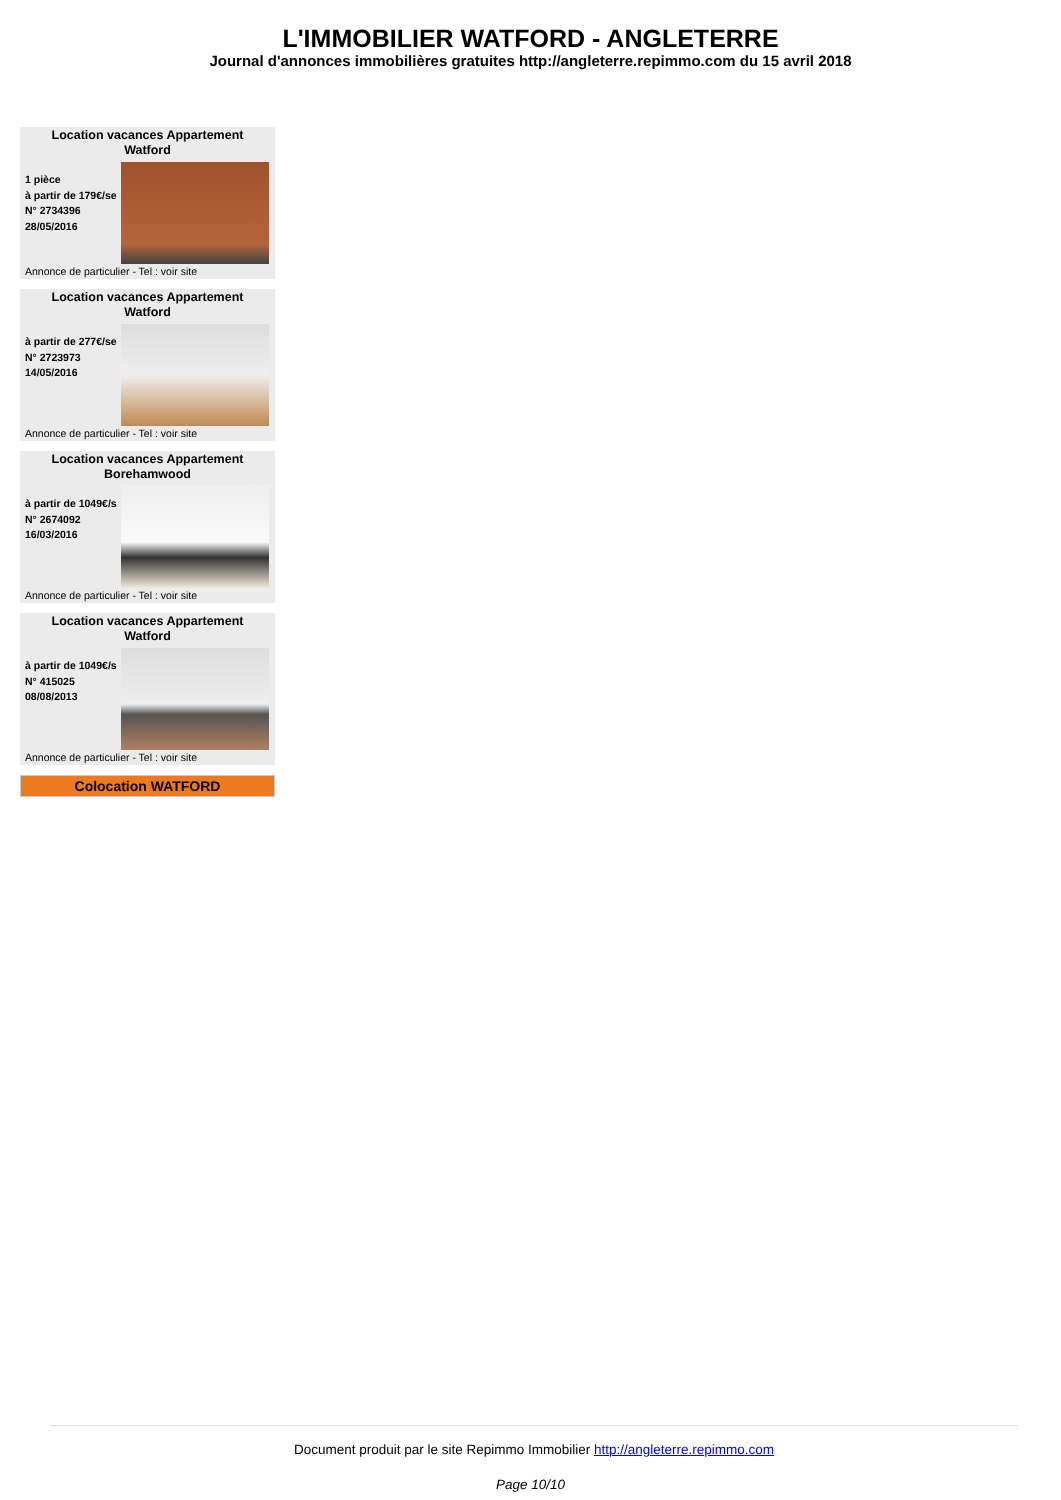L'IMMOBILIER WATFORD - ANGLETERRE
Journal d'annonces immobilières gratuites http://angleterre.repimmo.com du 15 avril 2018
Location vacances Appartement
Watford
1 pièce
à partir de 179€/se
N° 2734396
28/05/2016
Annonce de particulier - Tel : voir site
Location vacances Appartement
Watford
à partir de 277€/se
N° 2723973
14/05/2016
Annonce de particulier - Tel : voir site
Location vacances Appartement
Borehamwood
à partir de 1049€/s
N° 2674092
16/03/2016
Annonce de particulier - Tel : voir site
Location vacances Appartement
Watford
à partir de 1049€/s
N° 415025
08/08/2013
Annonce de particulier - Tel : voir site
Colocation WATFORD
Document produit par le site Repimmo Immobilier http://angleterre.repimmo.com
Page 10/10